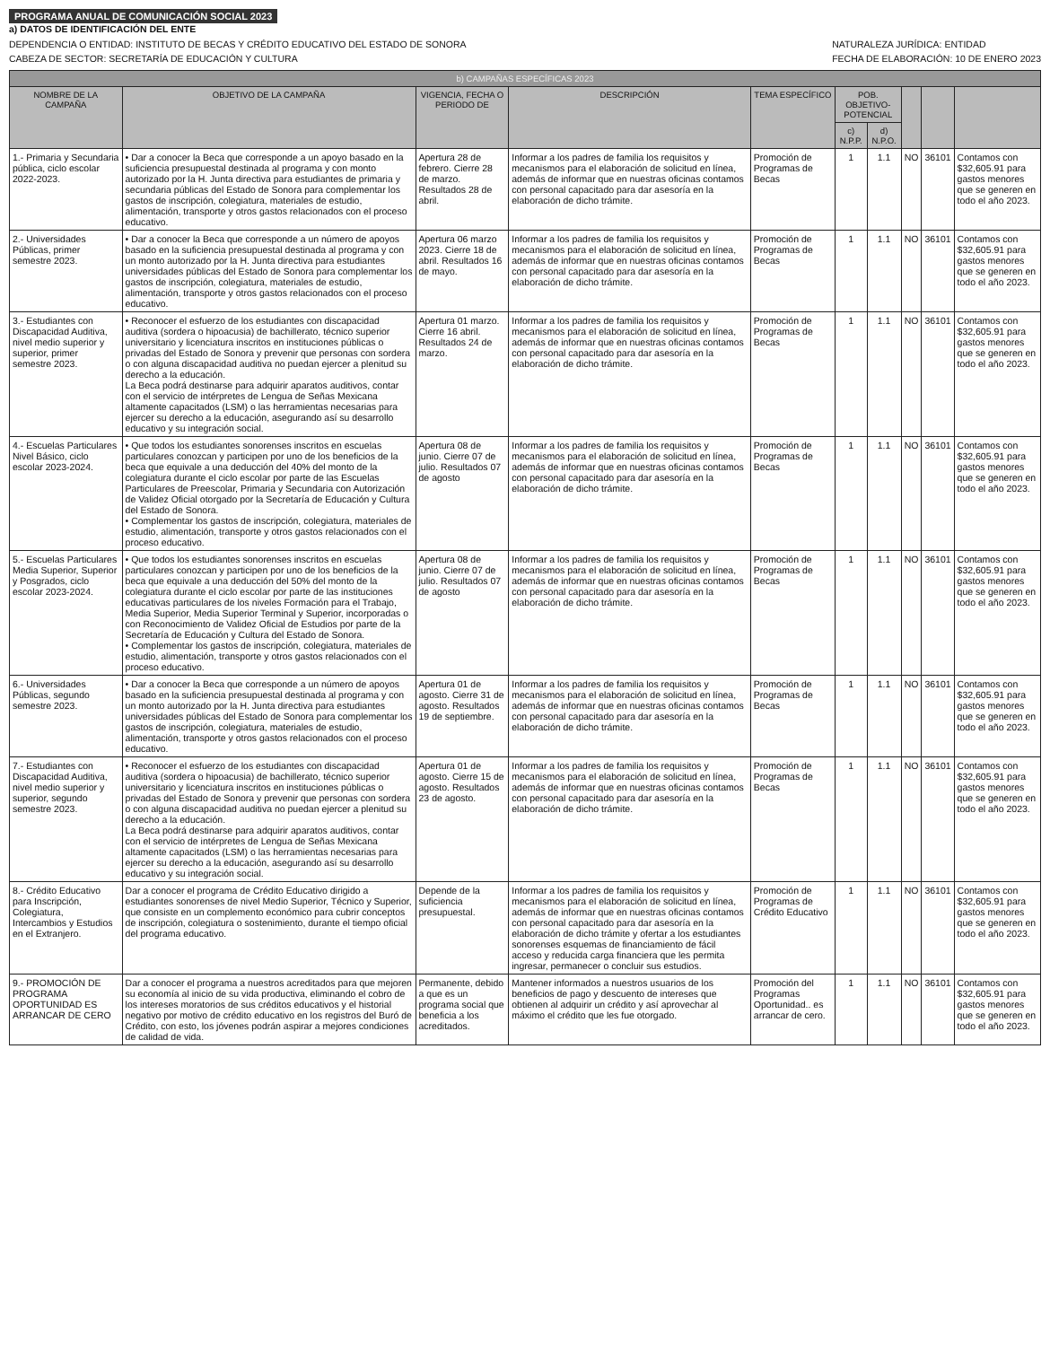PROGRAMA ANUAL DE COMUNICACIÓN SOCIAL 2023
a) DATOS DE IDENTIFICACIÓN DEL ENTE
DEPENDENCIA O ENTIDAD: INSTITUTO DE BECAS Y CRÉDITO EDUCATIVO DEL ESTADO DE SONORA
CABEZA DE SECTOR: SECRETARÍA DE EDUCACIÓN Y CULTURA
NATURALEZA JURÍDICA: ENTIDAD
FECHA DE ELABORACIÓN: 10 DE ENERO 2023
| b) CAMPAÑAS ESPECÍFICAS 2023 | | | | | | | | | |
| --- | --- | --- | --- | --- | --- | --- | --- | --- | --- |
| NOMBRE DE LA CAMPAÑA | OBJETIVO DE LA CAMPAÑA | VIGENCIA, FECHA O PERIODO DE | DESCRIPCIÓN | TEMA ESPECÍFICO | POB. OBJETIVO-POTENCIAL | | | | |
| | | | | | c) N.P.P. | d) N.P.O. | | | |
| 1.- Primaria y Secundaria pública, ciclo escolar 2022-2023. | • Dar a conocer la Beca que corresponde a un apoyo basado en la suficiencia presupuestal destinada al programa y con monto autorizado por la H. Junta directiva para estudiantes de primaria y secundaria públicas del Estado de Sonora para complementar los gastos de inscripción, colegiatura, materiales de estudio, alimentación, transporte y otros gastos relacionados con el proceso educativo. | Apertura 28 de febrero. Cierre 28 de marzo. Resultados 28 de abril. | Informar a los padres de familia los requisitos y mecanismos para el elaboración de solicitud en línea, además de informar que en nuestras oficinas contamos con personal capacitado para dar asesoría en la elaboración de dicho trámite. | Promoción de Programas de Becas | 1 | 1.1 | NO | 36101 | Contamos con $32,605.91 para gastos menores que se generen en todo el año 2023. |
| 2.- Universidades Públicas, primer semestre 2023. | • Dar a conocer la Beca que corresponde a un número de apoyos basado en la suficiencia presupuestal destinada al programa y con un monto autorizado por la H. Junta directiva para estudiantes universidades públicas del Estado de Sonora para complementar los gastos de inscripción, colegiatura, materiales de estudio, alimentación, transporte y otros gastos relacionados con el proceso educativo. | Apertura 06 marzo 2023. Cierre 18 de abril. Resultados 16 de mayo. | Informar a los padres de familia los requisitos y mecanismos para el elaboración de solicitud en línea, además de informar que en nuestras oficinas contamos con personal capacitado para dar asesoría en la elaboración de dicho trámite. | Promoción de Programas de Becas | 1 | 1.1 | NO | 36101 | Contamos con $32,605.91 para gastos menores que se generen en todo el año 2023. |
| 3.- Estudiantes con Discapacidad Auditiva, nivel medio superior y superior, primer semestre 2023. | • Reconocer el esfuerzo de los estudiantes con discapacidad auditiva (sordera o hipoacusia) de bachillerato, técnico superior universitario y licenciatura inscritos en instituciones públicas o privadas del Estado de Sonora y prevenir que personas con sordera o con alguna discapacidad auditiva no puedan ejercer a plenitud su derecho a la educación. La Beca podrá destinarse para adquirir aparatos auditivos, contar con el servicio de intérpretes de Lengua de Señas Mexicana altamente capacitados (LSM) o las herramientas necesarias para ejercer su derecho a la educación, asegurando así su desarrollo educativo y su integración social. | Apertura 01 marzo. Cierre 16 abril. Resultados 24 de marzo. | Informar a los padres de familia los requisitos y mecanismos para el elaboración de solicitud en línea, además de informar que en nuestras oficinas contamos con personal capacitado para dar asesoría en la elaboración de dicho trámite. | Promoción de Programas de Becas | 1 | 1.1 | NO | 36101 | Contamos con $32,605.91 para gastos menores que se generen en todo el año 2023. |
| 4.- Escuelas Particulares Nivel Básico, ciclo escolar 2023-2024. | • Que todos los estudiantes sonorenses inscritos en escuelas particulares conozcan y participen por uno de los beneficios de la beca que equivale a una deducción del 40% del monto de la colegiatura durante el ciclo escolar por parte de las Escuelas Particulares de Preescolar, Primaria y Secundaria con Autorización de Validez Oficial otorgado por la Secretaría de Educación y Cultura del Estado de Sonora. • Complementar los gastos de inscripción, colegiatura, materiales de estudio, alimentación, transporte y otros gastos relacionados con el proceso educativo. | Apertura 08 de junio. Cierre 07 de julio. Resultados 07 de agosto | Informar a los padres de familia los requisitos y mecanismos para el elaboración de solicitud en línea, además de informar que en nuestras oficinas contamos con personal capacitado para dar asesoría en la elaboración de dicho trámite. | Promoción de Programas de Becas | 1 | 1.1 | NO | 36101 | Contamos con $32,605.91 para gastos menores que se generen en todo el año 2023. |
| 5.- Escuelas Particulares Media Superior, Superior y Posgrados, ciclo escolar 2023-2024. | • Que todos los estudiantes sonorenses inscritos en escuelas particulares conozcan y participen por uno de los beneficios de la beca que equivale a una deducción del 50% del monto de la colegiatura durante el ciclo escolar por parte de las instituciones educativas particulares de los niveles Formación para el Trabajo, Media Superior, Media Superior Terminal y Superior, incorporadas o con Reconocimiento de Validez Oficial de Estudios por parte de la Secretaría de Educación y Cultura del Estado de Sonora. • Complementar los gastos de inscripción, colegiatura, materiales de estudio, alimentación, transporte y otros gastos relacionados con el proceso educativo. | Apertura 08 de junio. Cierre 07 de julio. Resultados 07 de agosto | Informar a los padres de familia los requisitos y mecanismos para el elaboración de solicitud en línea, además de informar que en nuestras oficinas contamos con personal capacitado para dar asesoría en la elaboración de dicho trámite. | Promoción de Programas de Becas | 1 | 1.1 | NO | 36101 | Contamos con $32,605.91 para gastos menores que se generen en todo el año 2023. |
| 6.- Universidades Públicas, segundo semestre 2023. | • Dar a conocer la Beca que corresponde a un número de apoyos basado en la suficiencia presupuestal destinada al programa y con un monto autorizado por la H. Junta directiva para estudiantes universidades públicas del Estado de Sonora para complementar los gastos de inscripción, colegiatura, materiales de estudio, alimentación, transporte y otros gastos relacionados con el proceso educativo. | Apertura 01 de agosto. Cierre 31 de agosto. Resultados 19 de septiembre. | Informar a los padres de familia los requisitos y mecanismos para el elaboración de solicitud en línea, además de informar que en nuestras oficinas contamos con personal capacitado para dar asesoría en la elaboración de dicho trámite. | Promoción de Programas de Becas | 1 | 1.1 | NO | 36101 | Contamos con $32,605.91 para gastos menores que se generen en todo el año 2023. |
| 7.- Estudiantes con Discapacidad Auditiva, nivel medio superior y superior, segundo semestre 2023. | • Reconocer el esfuerzo de los estudiantes con discapacidad auditiva (sordera o hipoacusia) de bachillerato, técnico superior universitario y licenciatura inscritos en instituciones públicas o privadas del Estado de Sonora y prevenir que personas con sordera o con alguna discapacidad auditiva no puedan ejercer a plenitud su derecho a la educación. La Beca podrá destinarse para adquirir aparatos auditivos, contar con el servicio de intérpretes de Lengua de Señas Mexicana altamente capacitados (LSM) o las herramientas necesarias para ejercer su derecho a la educación, asegurando así su desarrollo educativo y su integración social. | Apertura 01 de agosto. Cierre 15 de agosto. Resultados 23 de agosto. | Informar a los padres de familia los requisitos y mecanismos para el elaboración de solicitud en línea, además de informar que en nuestras oficinas contamos con personal capacitado para dar asesoría en la elaboración de dicho trámite. | Promoción de Programas de Becas | 1 | 1.1 | NO | 36101 | Contamos con $32,605.91 para gastos menores que se generen en todo el año 2023. |
| 8.- Crédito Educativo para Inscripción, Colegiatura, Intercambios y Estudios en el Extranjero. | Dar a conocer el programa de Crédito Educativo dirigido a estudiantes sonorenses de nivel Medio Superior, Técnico y Superior, que consiste en un complemento económico para cubrir conceptos de inscripción, colegiatura o sostenimiento, durante el tiempo oficial del programa educativo. | Depende de la suficiencia presupuestal. | Informar a los padres de familia los requisitos y mecanismos para el elaboración de solicitud en línea, además de informar que en nuestras oficinas contamos con personal capacitado para dar asesoría en la elaboración de dicho trámite y ofertar a los estudiantes sonorenses esquemas de financiamiento de fácil acceso y reducida carga financiera que les permita ingresar, permanecer o concluir sus estudios. | Promoción de Programas de Crédito Educativo | 1 | 1.1 | NO | 36101 | Contamos con $32,605.91 para gastos menores que se generen en todo el año 2023. |
| 9.- PROMOCIÓN DE PROGRAMA OPORTUNIDAD ES ARRANCAR DE CERO | Dar a conocer el programa a nuestros acreditados para que mejoren su economía al inicio de su vida productiva, eliminando el cobro de los intereses moratorios de sus créditos educativos y el historial negativo por motivo de crédito educativo en los registros del Buró de Crédito, con esto, los jóvenes podrán aspirar a mejores condiciones de calidad de vida. | Permanente, debido a que es un programa social que beneficia a los acreditados. | Mantener informados a nuestros usuarios de los beneficios de pago y descuento de intereses que obtienen al adquirir un crédito y así aprovechar al máximo el crédito que les fue otorgado. | Promoción del Programas Oportunidad.. es arrancar de cero. | 1 | 1.1 | NO | 36101 | Contamos con $32,605.91 para gastos menores que se generen en todo el año 2023. |